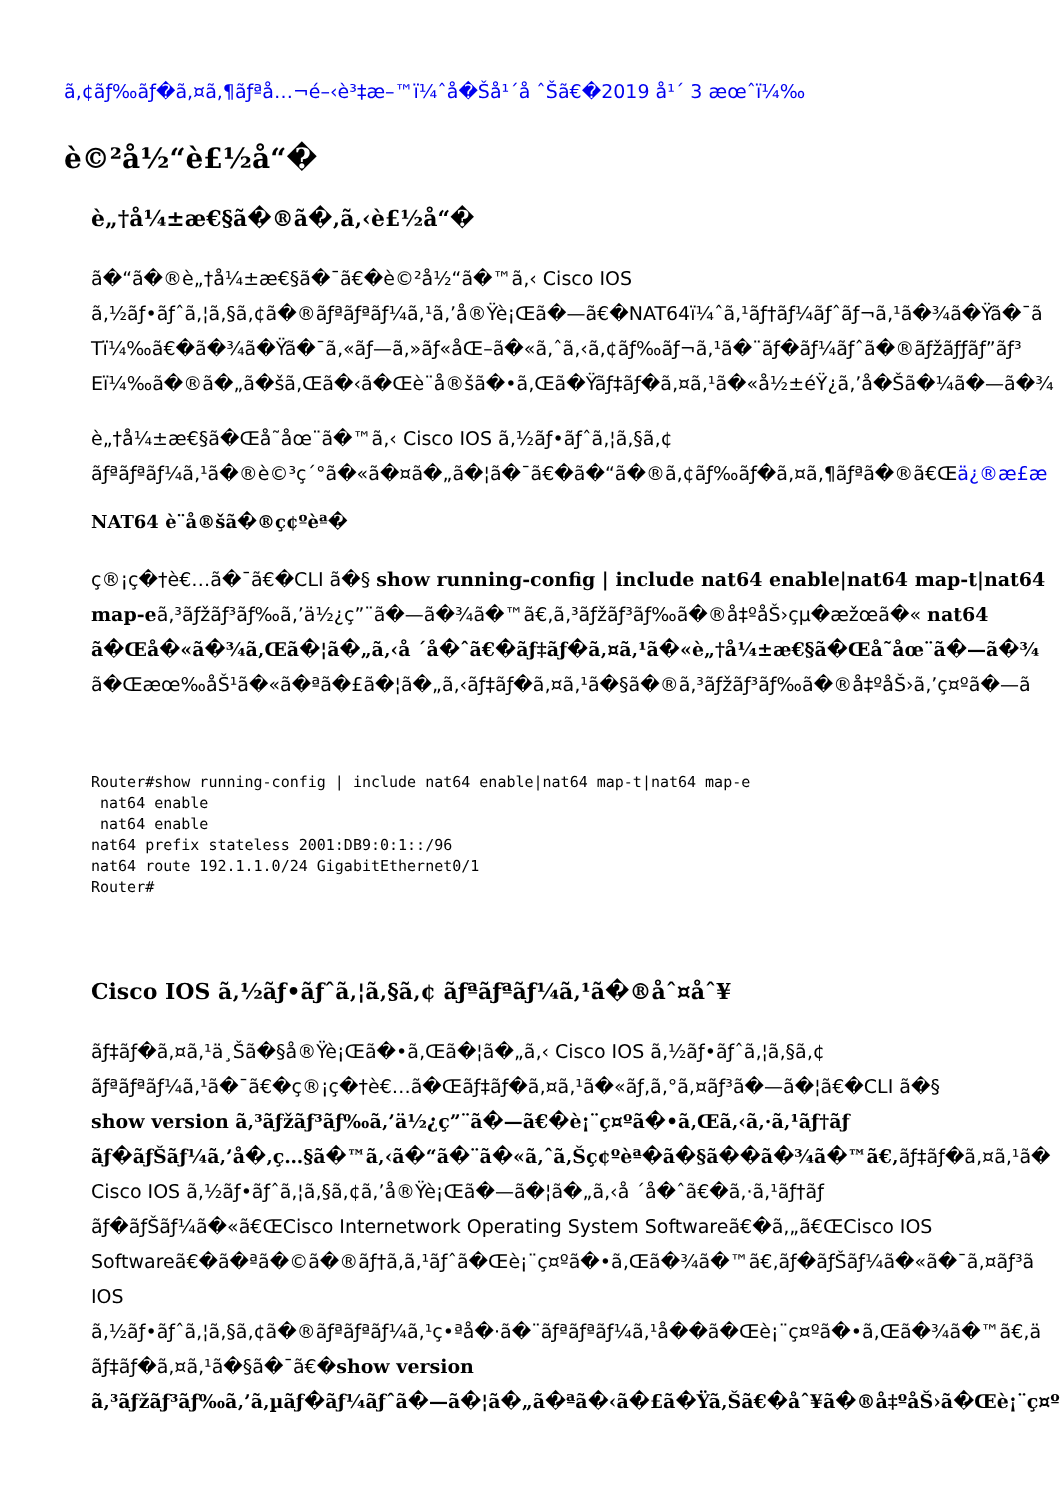ã,¢ãƒ‰ãƒ�ã,¤ã,¶ãƒªå…¬é–‹è³‡æ–™ï¼ˆå�Šå¹´å ˆŠã€�2019 å¹´ 3 æœˆï¼‰
è©²å½“è£½å“�
è„†å¼±æ€§ã�®ã�‚ã‚‹è£½å“�
ã�“ã�®è„†å¼±æ€§ã�¯ã€�è©²å½“ã�™ã‚‹ Cisco IOS
ã‚½ãƒ•ãƒˆã‚¦ã‚§ã‚¢ã�®ãƒªãƒªãƒ¼ã‚¹ã‚’å®Ÿè¡Œã�—ã€�NAT64ï¼ˆã‚¹ãƒ†ãƒ¼ãƒˆãƒ¬ã‚¹ã�¾ã�Ÿã�¯ã
Tï¼‰ã€�ã�¾ã�Ÿã�¯ã‚«ãƒ—ã‚»ãƒ«åŒ–ã�«ã‚ˆã‚‹ã‚¢ãƒ‰ãƒ¬ã‚¹ã�¨ãƒ�ãƒ¼ãƒˆã�®ãƒžãƒƒãƒ”ãƒ³
Eï¼‰ã�®ã�„ã�šã‚Œã�‹ã�Œè¨­å®šã�•ã‚Œã�Ÿãƒ‡ãƒ�ã‚¤ã‚¹ã�«å½±éŸ¿ã‚’å�Šã�¼ã�—ã�¾
è„†å¼±æ€§ã�Œå˜åœ¨ã�™ã‚‹ Cisco IOS ã‚½ãƒ•ãƒˆã‚¦ã‚§ã‚¢
ãƒªãƒªãƒ¼ã‚¹ã�®è©³ç´°ã�«ã�¤ã�„ã�¦ã�¯ã€�ã�“ã�®ã‚¢ãƒ‰ãƒ�ã‚¤ã‚¶ãƒªã�®ã€Œä¿®æ£æ
NAT64 è¨å®šã�®ç¢ºèª�
ç®¡ç�†è€…ã�¯ã€�CLI ã�§ show running-config | include nat64 enable|nat64 map-t|nat64
map-eã‚³ãƒžãƒ³ãƒ‰ã‚’ä½¿ç”¨ã�—ã�¾ã�™ã€‚ã‚³ãƒžãƒ³ãƒ‰ã�®å‡ºåŠ›çµ�æžœã�« nat64
ã�Œå�«ã�¾ã‚Œã�¦ã�„ã‚‹å ´å�ˆã€�ãƒ‡ãƒ�ã‚¤ã‚¹ã�«è„†å¼±æ€§ã�Œå˜åœ¨ã�—ã�¾
ã�Œæœ‰åŠ¹ã�«ã�ªã�£ã�¦ã�„ã‚‹ãƒ‡ãƒ�ã‚¤ã‚¹ã�§ã�®ã‚³ãƒžãƒ³ãƒ‰ã�®å‡ºåŠ›ã‚’ç¤ºã�—ã
Router#show running-config | include nat64 enable|nat64 map-t|nat64 map-e
 nat64 enable
 nat64 enable
nat64 prefix stateless 2001:DB9:0:1::/96
nat64 route 192.1.1.0/24 GigabitEthernet0/1
Router#
Cisco IOS ã‚½ãƒ•ãƒˆã‚¦ã‚§ã‚¢ ãƒªãƒªãƒ¼ã‚¹ã�®åˆ¤åˆ¥
ãƒ‡ãƒ�ã‚¤ã‚¹ä¸Šã�§å®Ÿè¡Œã�•ã‚Œã�¦ã�„ã‚‹ Cisco IOS ã‚½ãƒ•ãƒˆã‚¦ã‚§ã‚¢
ãƒªãƒªãƒ¼ã‚¹ã�¯ã€�ç®¡ç�†è€…ã�Œãƒ‡ãƒ�ã‚¤ã‚¹ã�«ãƒ‚ã‚°ã‚¤ãƒ³ã�—ã�¦ã€�CLI ã�§
show version ã‚³ãƒžãƒ³ãƒ‰ã‚’ä½¿ç”¨ã�—ã€�è¡¨ç¤ºã�•ã‚Œã‚‹ã‚·ã‚¹ãƒ†ãƒ
ãƒ�ãƒŠãƒ¼ã‚’å�‚ç…§ã�™ã‚‹ã�“ã�¨ã�«ã‚ˆã‚Šç¢ºèª�ã�§ã��ã�¾ã�™ã€‚ãƒ‡ãƒ�ã‚¤ã‚¹ã�
Cisco IOS ã‚½ãƒ•ãƒˆã‚¦ã‚§ã‚¢ã‚’å®Ÿè¡Œã�—ã�¦ã�„ã‚‹å ´å�ˆã€�ã‚·ã‚¹ãƒ†ãƒ
ãƒ�ãƒŠãƒ¼ã�«ã€ŒCisco Internetwork Operating System Softwareã€�ã‚„ã€ŒCisco IOS
Softwareã€�ã�ªã�©ã�®ãƒ†ã‚­ã‚¹ãƒˆã�Œè¡¨ç¤ºã�•ã‚Œã�¾ã�™ã€‚ãƒ�ãƒŠãƒ¼ã�«ã�¯ã‚¤ãƒ³ã
IOS
ã‚½ãƒ•ãƒˆã‚¦ã‚§ã‚¢ã�®ãƒªãƒªãƒ¼ã‚¹ç•ªå�·ã�¨ãƒªãƒªãƒ¼ã‚¹å��ã�Œè¡¨ç¤ºã�•ã‚Œã�¾ã�™ã€‚ä
ãƒ‡ãƒ�ã‚¤ã‚¹ã�§ã�¯ã€�show version
ã‚³ãƒžãƒ³ãƒ‰ã‚’ã‚µãƒ�ãƒ¼ãƒˆã�—ã�¦ã�„ã�ªã�‹ã�£ã�Ÿã‚Šã€�åˆ¥ã�®å‡ºåŠ›ã�Œè¡¨ç¤º